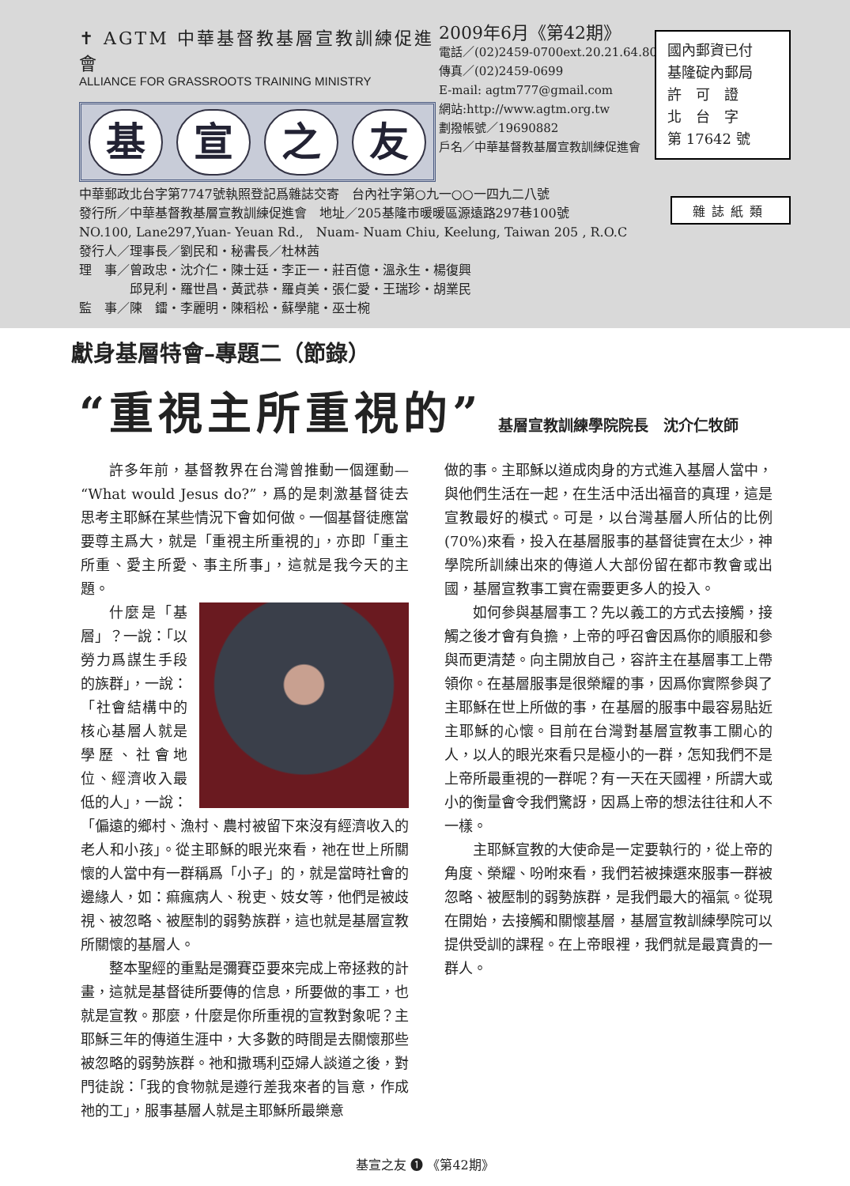✝ AGTM 中華基督教基層宣教訓練促進會
ALLIANCE FOR GRASSROOTS TRAINING MINISTRY
基宣之友
2009年6月《第42期》
電話／(02)2459-0700ext.20.21.64.80
傳真／(02)2459-0699
E-mail: agtm777@gmail.com
網站:http://www.agtm.org.tw
劃撥帳號／19690882
戶名／中華基督教基層宣教訓練促進會
中華郵政北台字第7747號執照登記爲雜誌交寄　台內社字第○九一○○一四九二八號
發行所／中華基督教基層宣教訓練促進會　地址／205基隆市暖暖區源遠路297巷100號
NO.100, Lane297,Yuan- Yeuan Rd.,　Nuam- Nuam Chiu, Keelung, Taiwan 205 , R.O.C
發行人／理事長／劉民和・秘書長／杜林茜
理　事／曾政忠・沈介仁・陳士廷・李正一・莊百億・溫永生・楊復興
　　　　邱見利・羅世昌・黃武恭・羅貞美・張仁愛・王瑞珍・胡業民
監　事／陳　鐳・李麗明・陳稻松・蘇學龍・巫士椀
國內郵資已付
基隆碇內郵局
許　可　證
北　台　字
第 17642 號
雜誌紙類
獻身基層特會–專題二（節錄）
“重視主所重視的”
基層宣教訓練學院院長　沈介仁牧師
許多年前，基督教界在台灣曾推動一個運動—“What would Jesus do?”，爲的是刺激基督徒去思考主耶穌在某些情況下會如何做。一個基督徒應當要尊主爲大，就是「重視主所重視的」，亦即「重主所重、愛主所愛、事主所事」，這就是我今天的主題。
什麼是「基層」？一說：「以勞力爲謀生手段的族群」，一說：「社會結構中的核心基層人就是學歷、社會地位、經濟收入最低的人」，一說：「偏遠的鄉村、漁村、農村被留下來沒有經濟收入的老人和小孩」。從主耶穌的眼光來看，祂在世上所關懷的人當中有一群稱爲「小子」的，就是當時社會的邊緣人，如：痲瘋病人、稅吏、妓女等，他們是被歧視、被忽略、被壓制的弱勢族群，這也就是基層宣教所關懷的基層人。
整本聖經的重點是彌賽亞要來完成上帝拯救的計畫，這就是基督徒所要傳的信息，所要做的事工，也就是宣教。那麼，什麼是你所重視的宣教對象呢？主耶穌三年的傳道生涯中，大多數的時間是去關懷那些被忽略的弱勢族群。祂和撒瑪利亞婦人談道之後，對門徒說：「我的食物就是遵行差我來者的旨意，作成祂的工」，服事基層人就是主耶穌所最樂意
做的事。主耶穌以道成肉身的方式進入基層人當中，與他們生活在一起，在生活中活出福音的真理，這是宣教最好的模式。可是，以台灣基層人所佔的比例(70%)來看，投入在基層服事的基督徒實在太少，神學院所訓練出來的傳道人大部份留在都市教會或出國，基層宣教事工實在需要更多人的投入。
如何參與基層事工？先以義工的方式去接觸，接觸之後才會有負擔，上帝的呼召會因爲你的順服和參與而更清楚。向主開放自己，容許主在基層事工上帶領你。在基層服事是很榮耀的事，因爲你實際參與了主耶穌在世上所做的事，在基層的服事中最容易貼近主耶穌的心懷。目前在台灣對基層宣教事工關心的人，以人的眼光來看只是極小的一群，怎知我們不是上帝所最重視的一群呢？有一天在天國裡，所謂大或小的衡量會令我們驚訝，因爲上帝的想法往往和人不一樣。
主耶穌宣教的大使命是一定要執行的，從上帝的角度、榮耀、吩咐來看，我們若被揀選來服事一群被忽略、被壓制的弱勢族群，是我們最大的福氣。從現在開始，去接觸和關懷基層，基層宣教訓練學院可以提供受訓的課程。在上帝眼裡，我們就是最寶貴的一群人。
基宣之友 ❶ 《第42期》